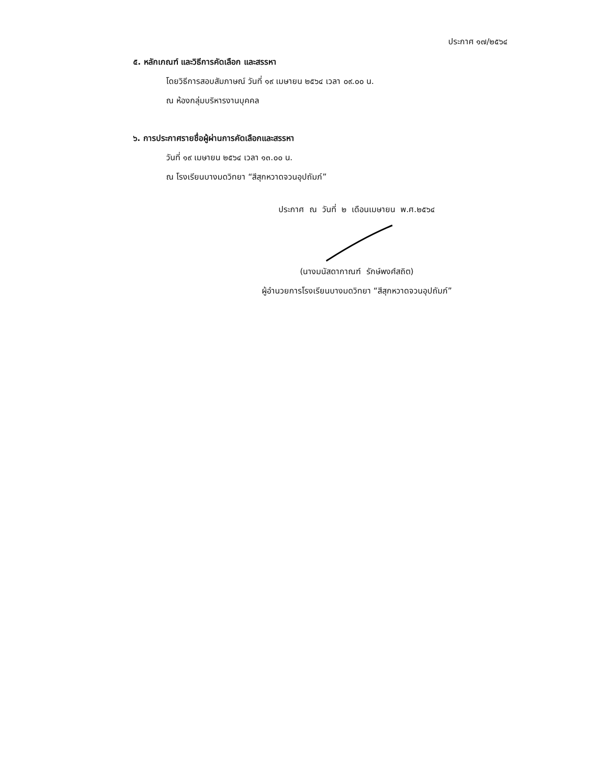ประกาศ ๑๗/๒๕๖๔
๕. หลักเกณฑ์ และวิธีการคัดเลือก และสรรหา
โดยวิธีการสอบสัมภาษณ์ วันที่ ๑๙ เมษายน ๒๕๖๔ เวลา ๐๙.๐๐ น.
ณ ห้องกลุ่มบริหารงานบุคคล
๖. การประกาศรายชื่อผู้ผ่านการคัดเลือกและสรรหา
วันที่ ๑๙ เมษายน ๒๕๖๔ เวลา ๑๓.๐๐ น.
ณ โรงเรียนบางมดวิทยา “สีสุกหวาดจวนอุปถัมภ์”
ประกาศ ณ วันที่ ๒ เดือนเมษายน พ.ศ.๒๕๖๔
(นางมนัสดากาณฑ์ รักษ์พงศ์สถิต)
ผู้อำนวยการโรงเรียนบางมดวิทยา “สีสุกหวาดจวนอุปถัมภ์”